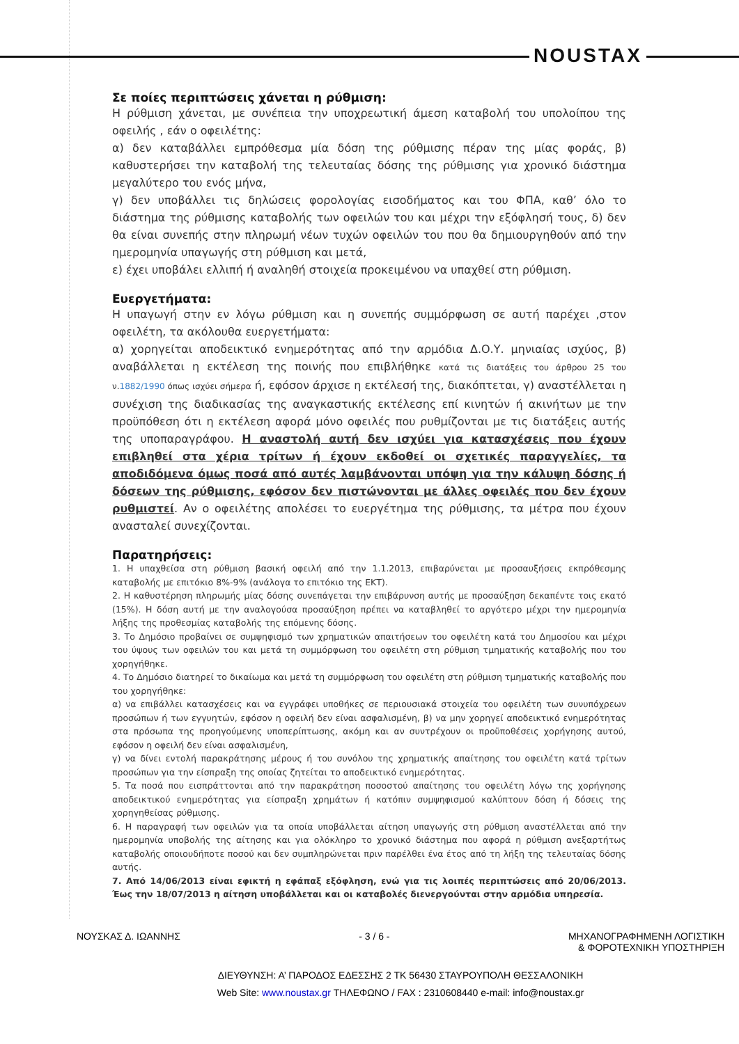NOUSTAX
Σε ποίες περιπτώσεις χάνεται η ρύθμιση:
Η ρύθμιση χάνεται, με συνέπεια την υποχρεωτική άμεση καταβολή του υπολοίπου της οφειλής , εάν ο οφειλέτης:
α) δεν καταβάλλει εμπρόθεσμα μία δόση της ρύθμισης πέραν της μίας φοράς, β) καθυστερήσει την καταβολή της τελευταίας δόσης της ρύθμισης για χρονικό διάστημα μεγαλύτερο του ενός μήνα,
γ) δεν υποβάλλει τις δηλώσεις φορολογίας εισοδήματος και του ΦΠΑ, καθ’ όλο το διάστημα της ρύθμισης καταβολής των οφειλών του και μέχρι την εξόφλησή τους, δ) δεν θα είναι συνεπής στην πληρωμή νέων τυχών οφειλών του που θα δημιουργηθούν από την ημερομηνία υπαγωγής στη ρύθμιση και μετά,
ε) έχει υποβάλει ελλιπή ή αναληθή στοιχεία προκειμένου να υπαχθεί στη ρύθμιση.
Ευεργετήματα:
Η υπαγωγή στην εν λόγω ρύθμιση και η συνεπής συμμόρφωση σε αυτή παρέχει ,στον οφειλέτη, τα ακόλουθα ευεργετήματα:
α) χορηγείται αποδεικτικό ενημερότητας από την αρμόδια Δ.Ο.Υ. μηνιαίας ισχύος, β) αναβάλλεται η εκτέλεση της ποινής που επιβλήθηκε κατά τις διατάξεις του άρθρου 25 του ν.1882/1990 όπως ισχύει σήμερα ή, εφόσον άρχισε η εκτέλεσή της, διακόπτεται, γ) αναστέλλεται η συνέχιση της διαδικασίας της αναγκαστικής εκτέλεσης επί κινητών ή ακινήτων με την προϋπόθεση ότι η εκτέλεση αφορά μόνο οφειλές που ρυθμίζονται με τις διατάξεις αυτής της υποπαραγράφου. Η αναστολή αυτή δεν ισχύει για κατασχέσεις που έχουν επιβληθεί στα χέρια τρίτων ή έχουν εκδοθεί οι σχετικές παραγγελίες, τα αποδιδόμενα όμως ποσά από αυτές λαμβάνονται υπόψη για την κάλυψη δόσης ή δόσεων της ρύθμισης, εφόσον δεν πιστώνονται με άλλες οφειλές που δεν έχουν ρυθμιστεί. Αν ο οφειλέτης απολέσει το ευεργέτημα της ρύθμισης, τα μέτρα που έχουν ανασταλεί συνεχίζονται.
Παρατηρήσεις:
1. Η υπαχθείσα στη ρύθμιση βασική οφειλή από την 1.1.2013, επιβαρύνεται με προσαυξήσεις εκπρόθεσμης καταβολής με επιτόκιο 8%-9% (ανάλογα το επιτόκιο της ΕΚΤ).
2. Η καθυστέρηση πληρωμής μίας δόσης συνεπάγεται την επιβάρυνση αυτής με προσαύξηση δεκαπέντε τοις εκατό (15%). Η δόση αυτή με την αναλογούσα προσαύξηση πρέπει να καταβληθεί το αργότερο μέχρι την ημερομηνία λήξης της προθεσμίας καταβολής της επόμενης δόσης.
3. Το Δημόσιο προβαίνει σε συμψηφισμό των χρηματικών απαιτήσεων του οφειλέτη κατά του Δημοσίου και μέχρι του ύψους των οφειλών του και μετά τη συμμόρφωση του οφειλέτη στη ρύθμιση τμηματικής καταβολής που του χορηγήθηκε.
4. Το Δημόσιο διατηρεί το δικαίωμα και μετά τη συμμόρφωση του οφειλέτη στη ρύθμιση τμηματικής καταβολής που του χορηγήθηκε:
α) να επιβάλλει κατασχέσεις και να εγγράφει υποθήκες σε περιουσιακά στοιχεία του οφειλέτη των συνυπόχρεων προσώπων ή των εγγυητών, εφόσον η οφειλή δεν είναι ασφαλισμένη, β) να μην χορηγεί αποδεικτικό ενημερότητας στα πρόσωπα της προηγούμενης υποπερίπτωσης, ακόμη και αν συντρέχουν οι προϋποθέσεις χορήγησης αυτού, εφόσον η οφειλή δεν είναι ασφαλισμένη,
γ) να δίνει εντολή παρακράτησης μέρους ή του συνόλου της χρηματικής απαίτησης του οφειλέτη κατά τρίτων προσώπων για την είσπραξη της οποίας ζητείται το αποδεικτικό ενημερότητας.
5. Τα ποσά που εισπράττονται από την παρακράτηση ποσοστού απαίτησης του οφειλέτη λόγω της χορήγησης αποδεικτικού ενημερότητας για είσπραξη χρημάτων ή κατόπιν συμψηφισμού καλύπτουν δόση ή δόσεις της χορηγηθείσας ρύθμισης.
6. Η παραγραφή των οφειλών για τα οποία υποβάλλεται αίτηση υπαγωγής στη ρύθμιση αναστέλλεται από την ημερομηνία υποβολής της αίτησης και για ολόκληρο το χρονικό διάστημα που αφορά η ρύθμιση ανεξαρτήτως καταβολής οποιουδήποτε ποσού και δεν συμπληρώνεται πριν παρέλθει ένα έτος από τη λήξη της τελευταίας δόσης αυτής.
7. Από 14/06/2013 είναι εφικτή η εφάπαξ εξόφληση, ενώ για τις λοιπές περιπτώσεις από 20/06/2013. Έως την 18/07/2013 η αίτηση υποβάλλεται και οι καταβολές διενεργούνται στην αρμόδια υπηρεσία.
ΝΟΥΣΚΑΣ Δ. ΙΩΑΝΝΗΣ - 3 / 6 - ΜΗΧΑΝΟΓΡΑΦΗΜΕΝΗ ΛΟΓΙΣΤΙΚΗ
& ΦΟΡΟΤΕΧΝΙΚΗ ΥΠΟΣΤΗΡΙΞΗ
ΔΙΕΥΘΥΝΣΗ: Α’ ΠΑΡΟΔΟΣ ΕΔΕΣΣΗΣ 2 ΤΚ 56430 ΣΤΑΥΡΟΥΠΟΛΗ ΘΕΣΣΑΛΟΝΙΚΗ
Web Site: www.noustax.gr ΤΗΛΕΦΩΝΟ / FAX : 2310608440 e-mail: info@noustax.gr